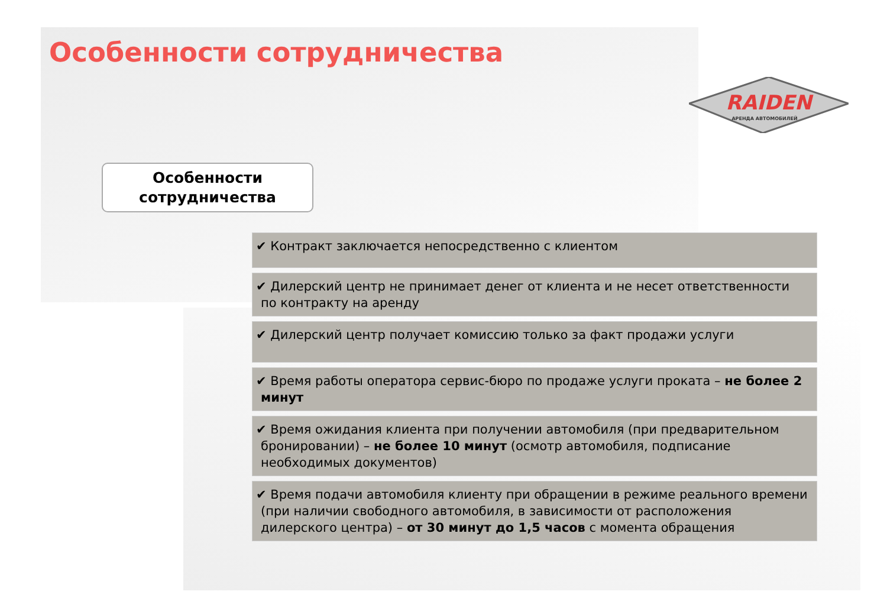Особенности сотрудничества
RAIDEN
АРЕНДА АВТОМОБИЛЕЙ
Особенности
сотрудничества
✔ Контракт заключается непосредственно с клиентом
✔ Дилерский центр не принимает денег от клиента и не несет ответственности по контракту на аренду
✔ Дилерский центр получает комиссию только за факт продажи услуги
✔ Время работы оператора сервис-бюро по продаже услуги проката – не более 2 минут
✔ Время ожидания клиента при получении автомобиля (при предварительном бронировании) – не более 10 минут (осмотр автомобиля, подписание необходимых документов)
✔ Время подачи автомобиля клиенту при обращении в режиме реального времени (при наличии свободного автомобиля, в зависимости от расположения дилерского центра) – от 30 минут до 1,5 часов с момента обращения